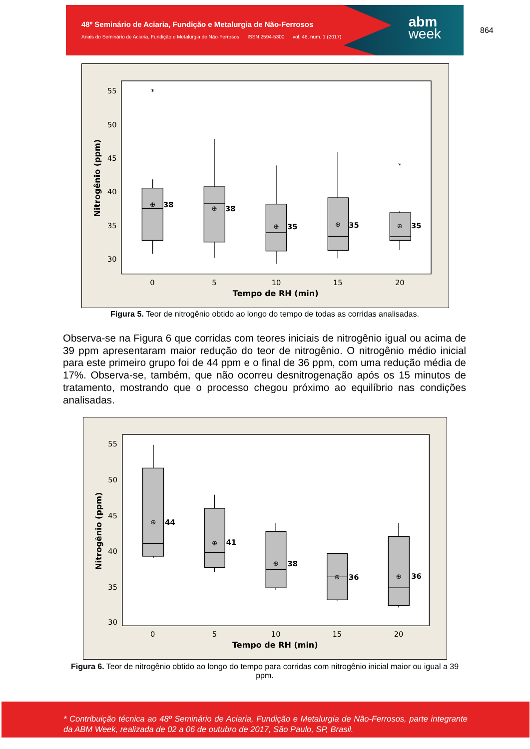48º Seminário de Aciaria, Fundição e Metalurgia de Não-Ferrosos
Anais do Seminário de Aciaria, Fundição e Metalurgia de Não-Ferrosos ISSN 2594-5300 vol. 48, num. 1 (2017)
abm
week
864
55
50
45
40
35
30
0
5
10
15
20
Tempo de RH (min)
Nitrogênio (ppm)
38
38
35
35
35
⊕
⊕
⊕
⊕
⊕
*
*
Figura 5. Teor de nitrogênio obtido ao longo do tempo de todas as corridas analisadas.
Observa-se na Figura 6 que corridas com teores iniciais de nitrogênio igual ou acima de 39 ppm apresentaram maior redução do teor de nitrogênio. O nitrogênio médio inicial para este primeiro grupo foi de 44 ppm e o final de 36 ppm, com uma redução média de 17%. Observa-se, também, que não ocorreu desnitrogenação após os 15 minutos de tratamento, mostrando que o processo chegou próximo ao equilíbrio nas condições analisadas.
55
50
45
40
35
30
0
5
10
15
20
Tempo de RH (min)
Nitrogênio (ppm)
44
41
38
36
36
⊕
⊕
⊕
⊕
⊕
Figura 6. Teor de nitrogênio obtido ao longo do tempo para corridas com nitrogênio inicial maior ou igual a 39 ppm.
* Contribuição técnica ao 48º Seminário de Aciaria, Fundição e Metalurgia de Não-Ferrosos, parte integrante da ABM Week, realizada de 02 a 06 de outubro de 2017, São Paulo, SP, Brasil.